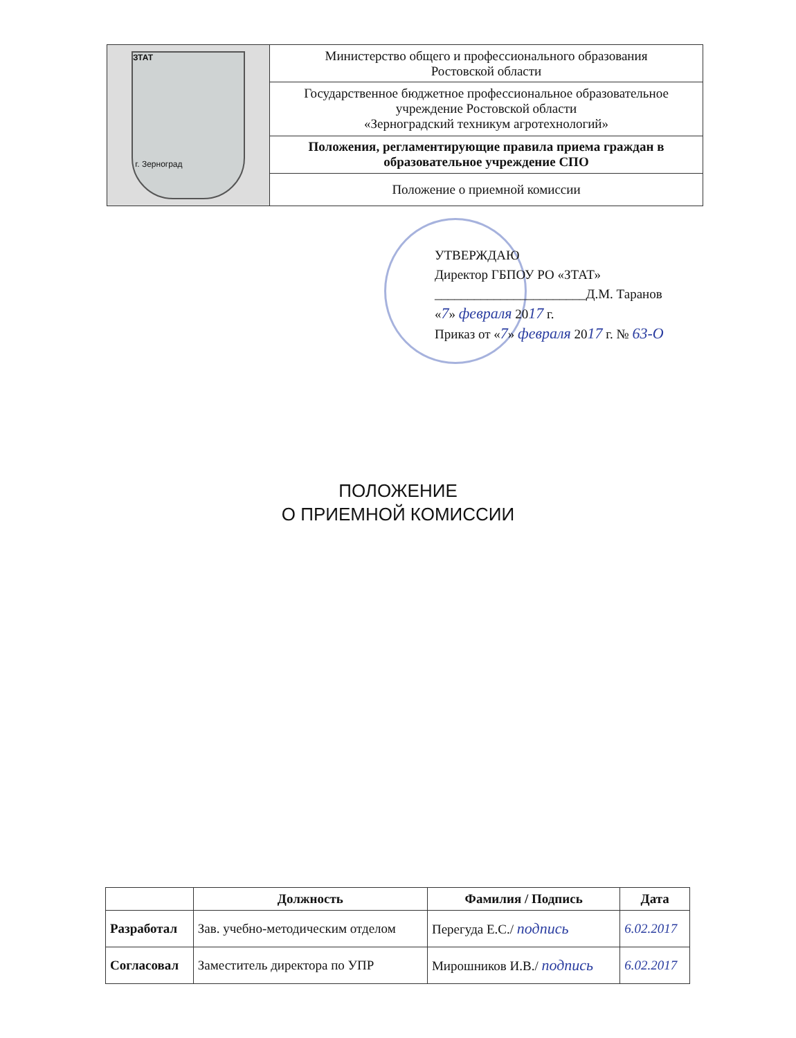| ЗТАТ г. Зерноград | Министерство общего и профессионального образования Ростовской области |
| | Государственное бюджетное профессиональное образовательное учреждение Ростовской области «Зерноградский техникум агротехнологий» |
| | Положения, регламентирующие правила приема граждан в образовательное учреждение СПО |
| | Положение о приемной комиссии |
УТВЕРЖДАЮ
Директор ГБПОУ РО «ЗТАТ»
_______________________Д.М. Таранов
«7» февраля 2017 г.
Приказ от «7» февраля 2017 г. № 63-О
ПОЛОЖЕНИЕ
О ПРИЕМНОЙ КОМИССИИ
| | Должность | Фамилия / Подпись | Дата |
| --- | --- | --- | --- |
| Разработал | Зав. учебно-методическим отделом | Перегуда Е.С./ подпись | 6.02.2017 |
| Согласовал | Заместитель директора по УПР | Мирошников И.В./ подпись | 6.02.2017 |